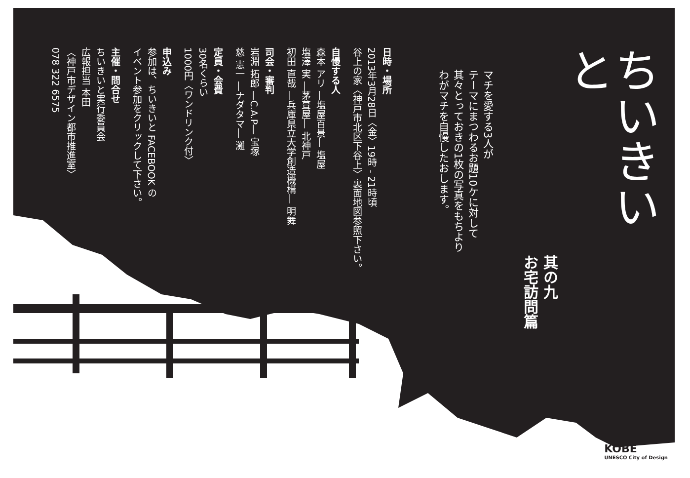ちいきいと
其の九
お宅訪問篇
マチを愛する3人が
テーマにまつわるお題10ケに対して
其々とっておきの1枚の写真をもちより
わがマチを自慢したおします。
日時・場所
2013年3月28日〈金〉19時 ‐ 21時頃
谷上の家〈神戸市北区下谷上〉裏面地図参照下さい。
自慢する人
森本 アリ ―塩屋百景― 塩屋
塩澤 実 ―茅葺屋― 北神戸
初田 直哉 ―兵庫県立大学創造機構― 明舞
司会・審判
岩淵 拓郎 ―C.A.P― 宝塚
慈 憲一 ―ナダタマ― 灘
定員・会費
30名くらい
1000円〈ワンドリンク付〉
申込み
参加は、ちいきいと FACEBOOK の
イベント参加をクリックして下さい。
主催・問合せ
ちいきいと実行委員会
広報担当 本田
〈神戸市デザイン都市推進室〉
078 322 6575
KOBE
UNESCO City of Design